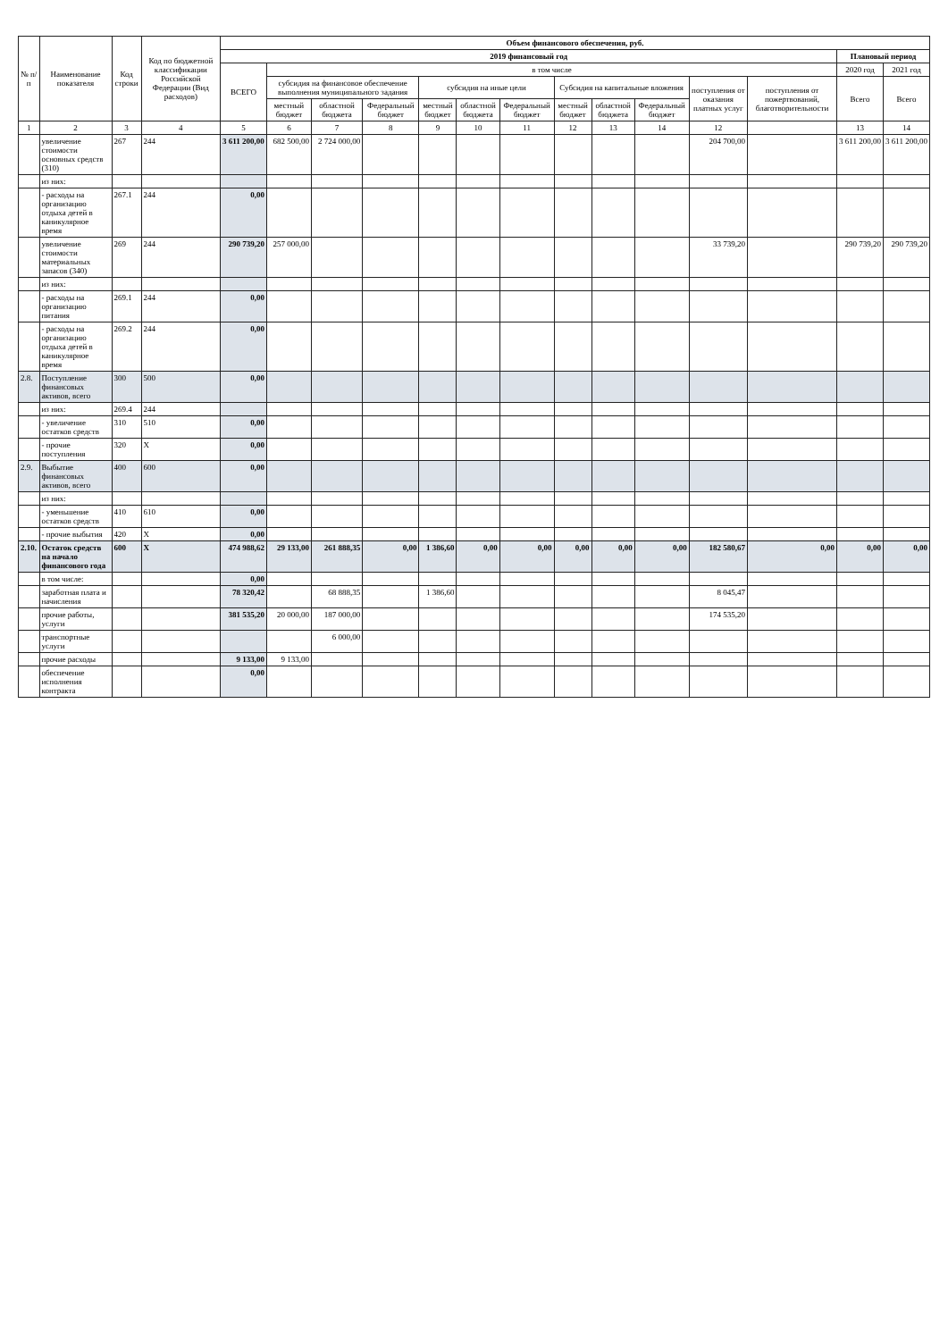| № п/п | Наименование показателя | Код строки | Код по бюджетной классификации Российской Федерации (Вид расходов) | Объем финансового обеспечения, руб. | | | | | | | | | | | | | |
| --- | --- | --- | --- | --- | --- | --- | --- | --- | --- | --- | --- | --- | --- | --- | --- | --- | --- |
| | | | | 2019 финансовый год | | | | | | | | | | | | Плановый период | |
| | | | | ВСЕГО | в том числе | | | | | | | | | | | 2020 год | 2021 год |
| | | | | | субсидия на финансовое обеспечение выполнения муниципального задания | | | субсидия на иные цели | | | Субсидия на капитальные вложения | | | поступления от оказания платных услуг | поступления от пожертвований, благотворительности | Всего | Всего |
| | | | | | местный бюджет | областной бюджета | Федеральный бюджет | местный бюджет | областной бюджета | Федеральный бюджет | местный бюджет | областной бюджета | Федеральный бюджет | | | | |
| 1 | 2 | 3 | 4 | 5 | 6 | 7 | 8 | 9 | 10 | 11 | 12 | 13 | 14 | 12 | | 13 | 14 |
| | увеличение стоимости основных средств (310) | 267 | 244 | 3 611 200,00 | 682 500,00 | 2 724 000,00 | | | | | | | | 204 700,00 | | 3 611 200,00 | 3 611 200,00 |
| | из них: | | | | | | | | | | | | | | | | |
| | - расходы на организацию отдыха детей в каникулярное время | 267.1 | 244 | 0,00 | | | | | | | | | | | | | |
| | увеличение стоимости материальных запасов (340) | 269 | 244 | 290 739,20 | 257 000,00 | | | | | | | | | 33 739,20 | | 290 739,20 | 290 739,20 |
| | из них: | | | | | | | | | | | | | | | | |
| | - расходы на организацию питания | 269.1 | 244 | 0,00 | | | | | | | | | | | | | |
| | - расходы на организацию отдыха детей в каникулярное время | 269.2 | 244 | 0,00 | | | | | | | | | | | | | |
| 2.8. | Поступление финансовых активов, всего | 300 | 500 | 0,00 | | | | | | | | | | | | | |
| | из них: | 269.4 | 244 | | | | | | | | | | | | | | |
| | - увеличение остатков средств | 310 | 510 | 0,00 | | | | | | | | | | | | | |
| | - прочие поступления | 320 | X | 0,00 | | | | | | | | | | | | | |
| 2.9. | Выбытие финансовых активов, всего | 400 | 600 | 0,00 | | | | | | | | | | | | | |
| | из них: | | | | | | | | | | | | | | | | |
| | - уменьшение остатков средств | 410 | 610 | 0,00 | | | | | | | | | | | | | |
| | - прочие выбытия | 420 | X | 0,00 | | | | | | | | | | | | | |
| 2.10. | Остаток средств на начало финансового года | 600 | X | 474 988,62 | 29 133,00 | 261 888,35 | 0,00 | 1 386,60 | 0,00 | 0,00 | 0,00 | 0,00 | 0,00 | 182 580,67 | 0,00 | 0,00 | 0,00 |
| | в том числе: | | | 0,00 | | | | | | | | | | | | | |
| | заработная плата и начисления | | | 78 320,42 | | 68 888,35 | | 1 386,60 | | | | | | 8 045,47 | | | |
| | прочие работы, услуги | | | 381 535,20 | 20 000,00 | 187 000,00 | | | | | | | | 174 535,20 | | | |
| | транспортные услуги | | | | | 6 000,00 | | | | | | | | | | | |
| | прочие расходы | | | 9 133,00 | 9 133,00 | | | | | | | | | | | | |
| | обеспечение исполнения контракта | | | 0,00 | | | | | | | | | | | | | |